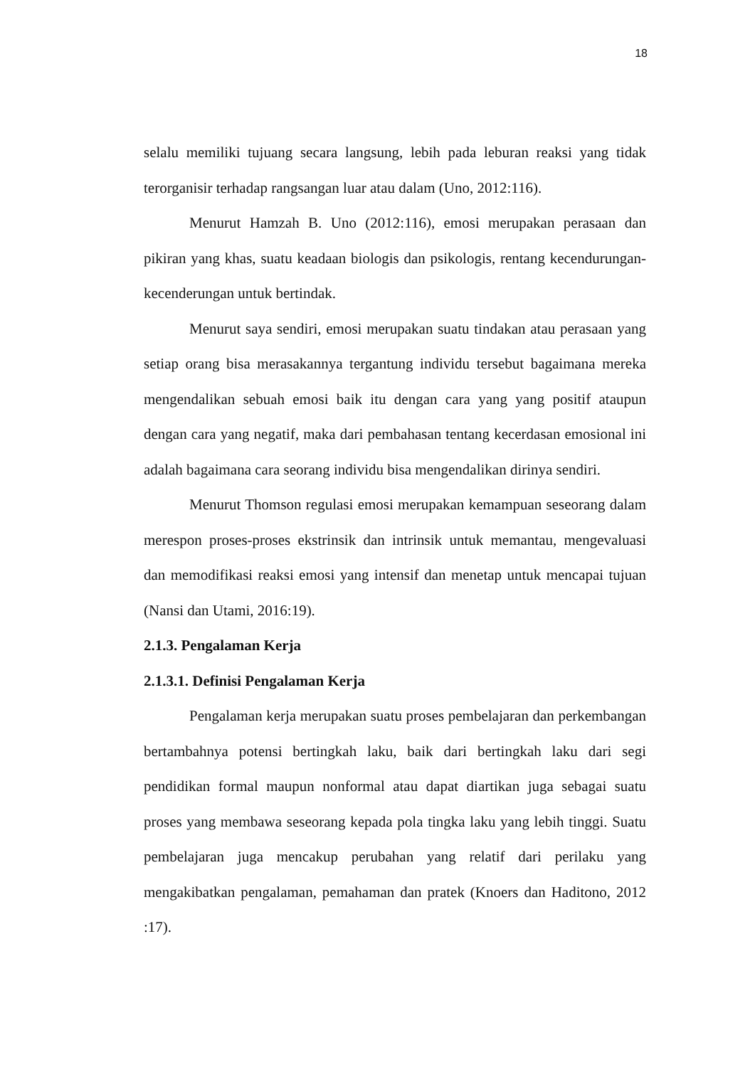18
selalu memiliki tujuang secara langsung, lebih pada leburan reaksi yang tidak terorganisir terhadap rangsangan luar atau dalam (Uno, 2012:116).
Menurut Hamzah B. Uno (2012:116), emosi merupakan perasaan dan pikiran yang khas, suatu keadaan biologis dan psikologis, rentang kecendurungan-kecenderungan untuk bertindak.
Menurut saya sendiri, emosi merupakan suatu tindakan atau perasaan yang setiap orang bisa merasakannya tergantung individu tersebut bagaimana mereka mengendalikan sebuah emosi baik itu dengan cara yang yang positif ataupun dengan cara yang negatif, maka dari pembahasan tentang kecerdasan emosional ini adalah bagaimana cara seorang individu bisa mengendalikan dirinya sendiri.
Menurut Thomson regulasi emosi merupakan kemampuan seseorang dalam merespon proses-proses ekstrinsik dan intrinsik untuk memantau, mengevaluasi dan memodifikasi reaksi emosi yang intensif dan menetap untuk mencapai tujuan (Nansi dan Utami, 2016:19).
2.1.3. Pengalaman Kerja
2.1.3.1. Definisi Pengalaman Kerja
Pengalaman kerja merupakan suatu proses pembelajaran dan perkembangan bertambahnya potensi bertingkah laku, baik dari bertingkah laku dari segi pendidikan formal maupun nonformal atau dapat diartikan juga sebagai suatu proses yang membawa seseorang kepada pola tingka laku yang lebih tinggi. Suatu pembelajaran juga mencakup perubahan yang relatif dari perilaku yang mengakibatkan pengalaman, pemahaman dan pratek (Knoers dan Haditono, 2012 :17).